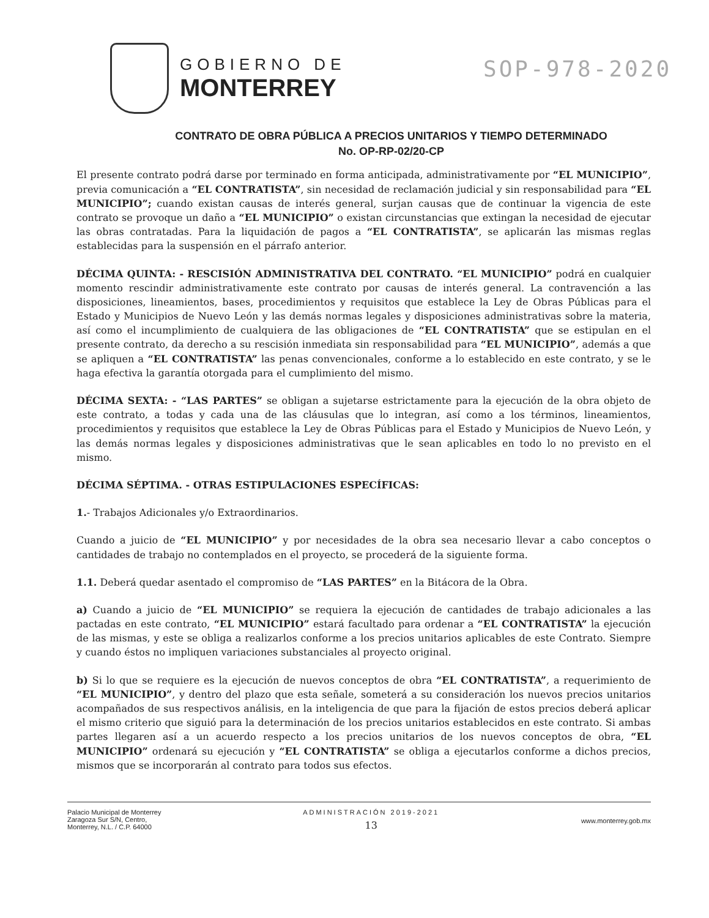GOBIERNO DE
MONTERREY
SOP-978-2020
CONTRATO DE OBRA PÚBLICA A PRECIOS UNITARIOS Y TIEMPO DETERMINADO
No. OP-RP-02/20-CP
El presente contrato podrá darse por terminado en forma anticipada, administrativamente por “EL MUNICIPIO”, previa comunicación a “EL CONTRATISTA”, sin necesidad de reclamación judicial y sin responsabilidad para “EL MUNICIPIO”; cuando existan causas de interés general, surjan causas que de continuar la vigencia de este contrato se provoque un daño a “EL MUNICIPIO” o existan circunstancias que extingan la necesidad de ejecutar las obras contratadas. Para la liquidación de pagos a “EL CONTRATISTA”, se aplicarán las mismas reglas establecidas para la suspensión en el párrafo anterior.
DÉCIMA QUINTA: - RESCISIÓN ADMINISTRATIVA DEL CONTRATO. “EL MUNICIPIO” podrá en cualquier momento rescindir administrativamente este contrato por causas de interés general. La contravención a las disposiciones, lineamientos, bases, procedimientos y requisitos que establece la Ley de Obras Públicas para el Estado y Municipios de Nuevo León y las demás normas legales y disposiciones administrativas sobre la materia, así como el incumplimiento de cualquiera de las obligaciones de “EL CONTRATISTA” que se estipulan en el presente contrato, da derecho a su rescisión inmediata sin responsabilidad para “EL MUNICIPIO”, además a que se apliquen a “EL CONTRATISTA” las penas convencionales, conforme a lo establecido en este contrato, y se le haga efectiva la garantía otorgada para el cumplimiento del mismo.
DÉCIMA SEXTA: - “LAS PARTES” se obligan a sujetarse estrictamente para la ejecución de la obra objeto de este contrato, a todas y cada una de las cláusulas que lo integran, así como a los términos, lineamientos, procedimientos y requisitos que establece la Ley de Obras Públicas para el Estado y Municipios de Nuevo León, y las demás normas legales y disposiciones administrativas que le sean aplicables en todo lo no previsto en el mismo.
DÉCIMA SÉPTIMA. - OTRAS ESTIPULACIONES ESPECÍFICAS:
1.- Trabajos Adicionales y/o Extraordinarios.
Cuando a juicio de “EL MUNICIPIO” y por necesidades de la obra sea necesario llevar a cabo conceptos o cantidades de trabajo no contemplados en el proyecto, se procederá de la siguiente forma.
1.1. Deberá quedar asentado el compromiso de “LAS PARTES” en la Bitácora de la Obra.
a) Cuando a juicio de “EL MUNICIPIO” se requiera la ejecución de cantidades de trabajo adicionales a las pactadas en este contrato, “EL MUNICIPIO” estará facultado para ordenar a “EL CONTRATISTA” la ejecución de las mismas, y este se obliga a realizarlos conforme a los precios unitarios aplicables de este Contrato. Siempre y cuando éstos no impliquen variaciones substanciales al proyecto original.
b) Si lo que se requiere es la ejecución de nuevos conceptos de obra “EL CONTRATISTA”, a requerimiento de “EL MUNICIPIO”, y dentro del plazo que esta señale, someterá a su consideración los nuevos precios unitarios acompañados de sus respectivos análisis, en la inteligencia de que para la fijación de estos precios deberá aplicar el mismo criterio que siguió para la determinación de los precios unitarios establecidos en este contrato. Si ambas partes llegaren así a un acuerdo respecto a los precios unitarios de los nuevos conceptos de obra, “EL MUNICIPIO” ordenará su ejecución y “EL CONTRATISTA” se obliga a ejecutarlos conforme a dichos precios, mismos que se incorporarán al contrato para todos sus efectos.
Palacio Municipal de Monterrey
Zaragoza Sur S/N, Centro,
Monterrey, N.L. / C.P. 64000
ADMINISTRACIÓN 2019-2021
13
www.monterrey.gob.mx